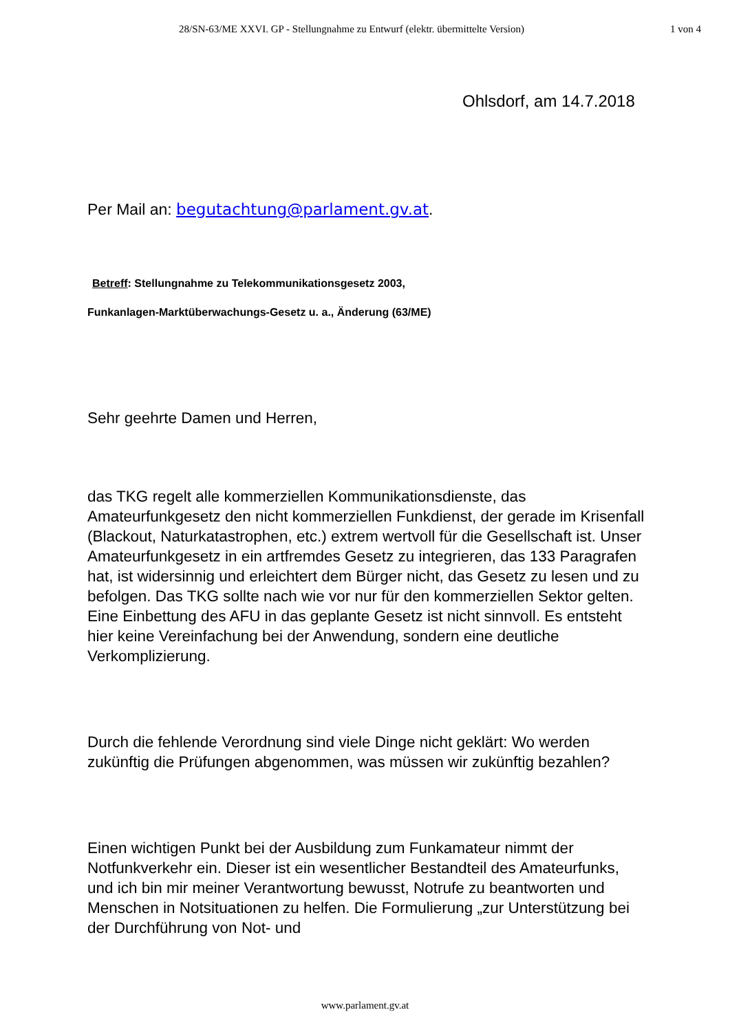28/SN-63/ME XXVI. GP - Stellungnahme zu Entwurf (elektr. übermittelte Version) 1 von 4
Ohlsdorf, am 14.7.2018
Per Mail an: begutachtung@parlament.gv.at.
Betreff: Stellungnahme zu Telekommunikationsgesetz 2003,
Funkanlagen-Marktüberwachungs-Gesetz u. a., Änderung (63/ME)
Sehr geehrte Damen und Herren,
das TKG regelt alle kommerziellen Kommunikationsdienste, das Amateurfunkgesetz den nicht kommerziellen Funkdienst, der gerade im Krisenfall (Blackout, Naturkatastrophen, etc.) extrem wertvoll für die Gesellschaft ist. Unser Amateurfunkgesetz in ein artfremdes Gesetz zu integrieren, das 133 Paragrafen hat, ist widersinnig und erleichtert dem Bürger nicht, das Gesetz zu lesen und zu befolgen. Das TKG sollte nach wie vor nur für den kommerziellen Sektor gelten. Eine Einbettung des AFU in das geplante Gesetz ist nicht sinnvoll. Es entsteht hier keine Vereinfachung bei der Anwendung, sondern eine deutliche Verkomplizierung.
Durch die fehlende Verordnung sind viele Dinge nicht geklärt: Wo werden zukünftig die Prüfungen abgenommen, was müssen wir zukünftig bezahlen?
Einen wichtigen Punkt bei der Ausbildung zum Funkamateur nimmt der Notfunkverkehr ein. Dieser ist ein wesentlicher Bestandteil des Amateurfunks, und ich bin mir meiner Verantwortung bewusst, Notrufe zu beantworten und Menschen in Notsituationen zu helfen. Die Formulierung „zur Unterstützung bei der Durchführung von Not- und
www.parlament.gv.at